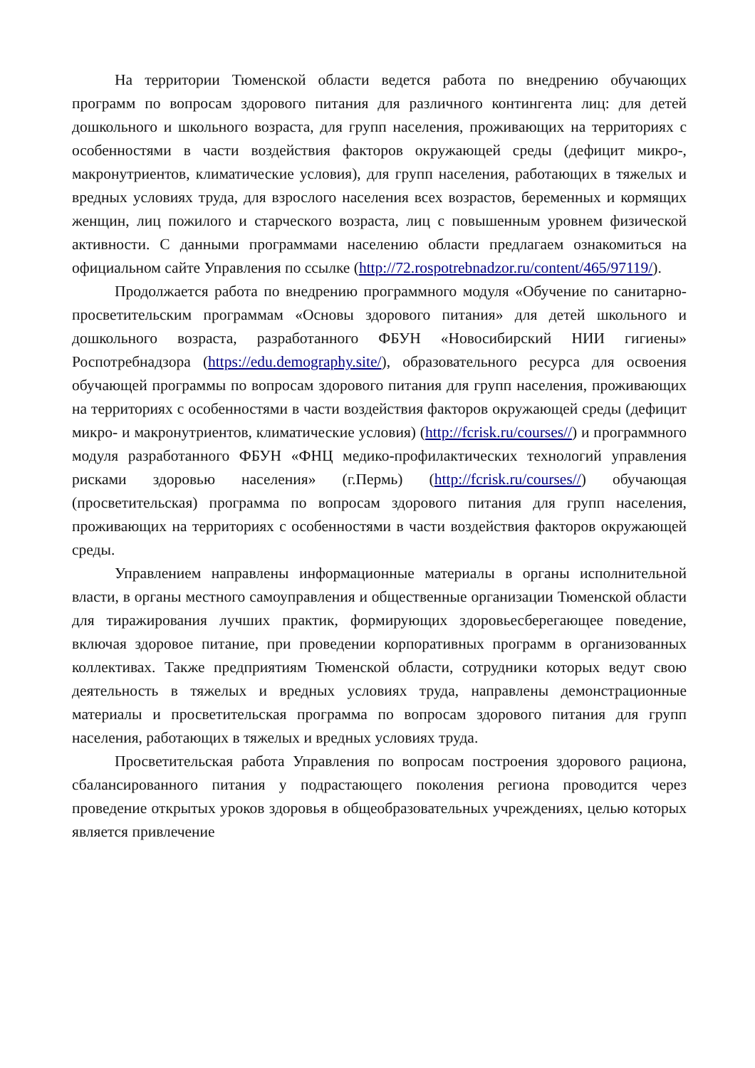На территории Тюменской области ведется работа по внедрению обучающих программ по вопросам здорового питания для различного контингента лиц: для детей дошкольного и школьного возраста, для групп населения, проживающих на территориях с особенностями в части воздействия факторов окружающей среды (дефицит микро-, макронутриентов, климатические условия), для групп населения, работающих в тяжелых и вредных условиях труда, для взрослого населения всех возрастов, беременных и кормящих женщин, лиц пожилого и старческого возраста, лиц с повышенным уровнем физической активности. С данными программами населению области предлагаем ознакомиться на официальном сайте Управления по ссылке (http://72.rospotrebnadzor.ru/content/465/97119/).
Продолжается работа по внедрению программного модуля «Обучение по санитарно-просветительским программам «Основы здорового питания» для детей школьного и дошкольного возраста, разработанного ФБУН «Новосибирский НИИ гигиены» Роспотребнадзора (https://edu.demography.site/), образовательного ресурса для освоения обучающей программы по вопросам здорового питания для групп населения, проживающих на территориях с особенностями в части воздействия факторов окружающей среды (дефицит микро- и макронутриентов, климатические условия) (http://fcrisk.ru/courses//) и программного модуля разработанного ФБУН «ФНЦ медико-профилактических технологий управления рисками здоровью населения» (г.Пермь) (http://fcrisk.ru/courses//) обучающая (просветительская) программа по вопросам здорового питания для групп населения, проживающих на территориях с особенностями в части воздействия факторов окружающей среды.
Управлением направлены информационные материалы в органы исполнительной власти, в органы местного самоуправления и общественные организации Тюменской области для тиражирования лучших практик, формирующих здоровьесберегающее поведение, включая здоровое питание, при проведении корпоративных программ в организованных коллективах. Также предприятиям Тюменской области, сотрудники которых ведут свою деятельность в тяжелых и вредных условиях труда, направлены демонстрационные материалы и просветительская программа по вопросам здорового питания для групп населения, работающих в тяжелых и вредных условиях труда.
Просветительская работа Управления по вопросам построения здорового рациона, сбалансированного питания у подрастающего поколения региона проводится через проведение открытых уроков здоровья в общеобразовательных учреждениях, целью которых является привлечение